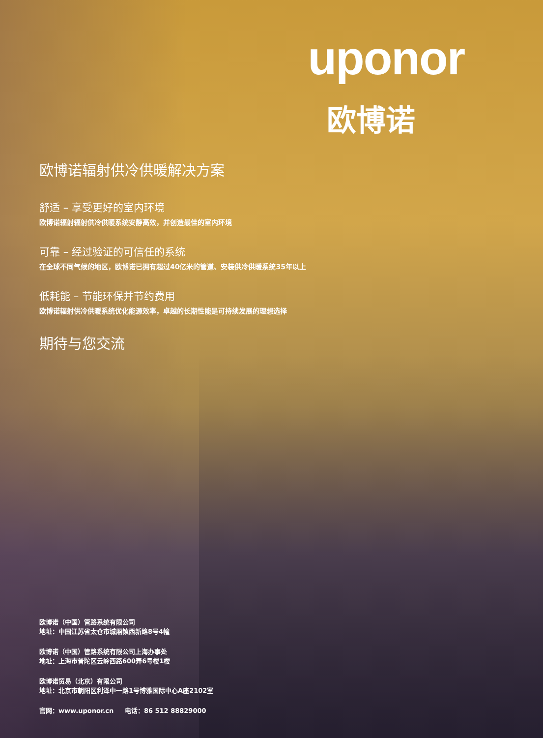uponor
欧博诺
欧博诺辐射供冷供暖解决方案
舒适 – 享受更好的室内环境
欧博诺辐射辐射供冷供暖系统安静高效，并创造最佳的室内环境
可靠 – 经过验证的可信任的系统
在全球不同气候的地区，欧博诺已拥有超过40亿米的管道、安装供冷供暖系统35年以上
低耗能 – 节能环保并节约费用
欧博诺辐射供冷供暖系统优化能源效率，卓越的长期性能是可持续发展的理想选择
期待与您交流
欧博诺（中国）管路系统有限公司
地址：中国江苏省太仓市城厢镇西新路8号4幢
欧博诺（中国）管路系统有限公司上海办事处
地址：上海市普陀区云岭西路600弄6号楼1楼
欧博诺贸易（北京）有限公司
地址：北京市朝阳区利泽中一路1号博雅国际中心A座2102室
官网：www.uponor.cn 电话：86 512 88829000